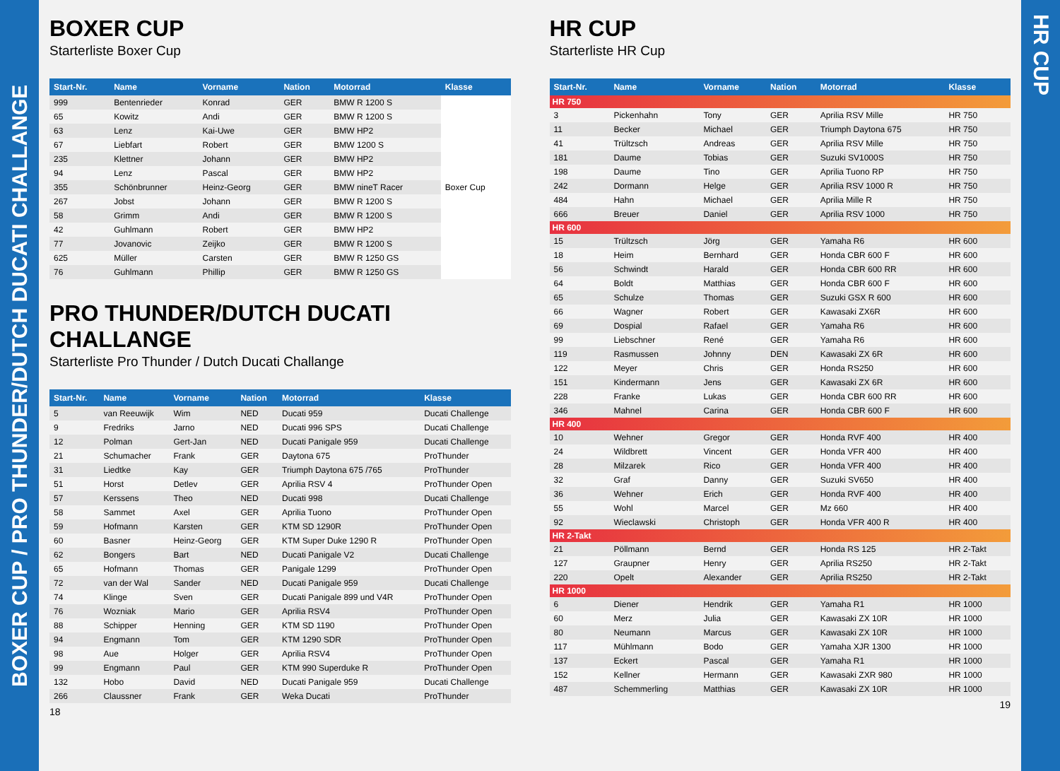BOXER CUP / PRO THUNDER/DUTCH DUCATI CHALLANGE
BOXER CUP
Starterliste Boxer Cup
| Start-Nr. | Name | Vorname | Nation | Motorrad | Klasse |
| --- | --- | --- | --- | --- | --- |
| 999 | Bentenrieder | Konrad | GER | BMW R 1200 S | Boxer Cup |
| 65 | Kowitz | Andi | GER | BMW R 1200 S | |
| 63 | Lenz | Kai-Uwe | GER | BMW HP2 | |
| 67 | Liebfart | Robert | GER | BMW 1200 S | |
| 235 | Klettner | Johann | GER | BMW HP2 | |
| 94 | Lenz | Pascal | GER | BMW HP2 | |
| 355 | Schönbrunner | Heinz-Georg | GER | BMW nineT Racer | |
| 267 | Jobst | Johann | GER | BMW R 1200 S | |
| 58 | Grimm | Andi | GER | BMW R 1200 S | |
| 42 | Guhlmann | Robert | GER | BMW HP2 | |
| 77 | Jovanovic | Zeijko | GER | BMW R 1200 S | |
| 625 | Müller | Carsten | GER | BMW R 1250 GS | |
| 76 | Guhlmann | Phillip | GER | BMW R 1250 GS | |
PRO THUNDER/DUTCH DUCATI CHALLANGE
Starterliste Pro Thunder / Dutch Ducati Challange
| Start-Nr. | Name | Vorname | Nation | Motorrad | Klasse |
| --- | --- | --- | --- | --- | --- |
| 5 | van Reeuwijk | Wim | NED | Ducati 959 | Ducati Challenge |
| 9 | Fredriks | Jarno | NED | Ducati 996 SPS | Ducati Challenge |
| 12 | Polman | Gert-Jan | NED | Ducati Panigale 959 | Ducati Challenge |
| 21 | Schumacher | Frank | GER | Daytona 675 | ProThunder |
| 31 | Liedtke | Kay | GER | Triumph Daytona 675 /765 | ProThunder |
| 51 | Horst | Detlev | GER | Aprilia RSV 4 | ProThunder Open |
| 57 | Kerssens | Theo | NED | Ducati 998 | Ducati Challenge |
| 58 | Sammet | Axel | GER | Aprilia Tuono | ProThunder Open |
| 59 | Hofmann | Karsten | GER | KTM SD 1290R | ProThunder Open |
| 60 | Basner | Heinz-Georg | GER | KTM Super Duke 1290 R | ProThunder Open |
| 62 | Bongers | Bart | NED | Ducati Panigale V2 | Ducati Challenge |
| 65 | Hofmann | Thomas | GER | Panigale 1299 | ProThunder Open |
| 72 | van der Wal | Sander | NED | Ducati Panigale 959 | Ducati Challenge |
| 74 | Klinge | Sven | GER | Ducati Panigale 899 und V4R | ProThunder Open |
| 76 | Wozniak | Mario | GER | Aprilia RSV4 | ProThunder Open |
| 88 | Schipper | Henning | GER | KTM SD 1190 | ProThunder Open |
| 94 | Engmann | Tom | GER | KTM 1290 SDR | ProThunder Open |
| 98 | Aue | Holger | GER | Aprilia RSV4 | ProThunder Open |
| 99 | Engmann | Paul | GER | KTM 990 Superduke R | ProThunder Open |
| 132 | Hobo | David | NED | Ducati Panigale 959 | Ducati Challenge |
| 266 | Claussner | Frank | GER | Weka Ducati | ProThunder |
18
HR CUP
Starterliste HR Cup
| Start-Nr. | Name | Vorname | Nation | Motorrad | Klasse |
| --- | --- | --- | --- | --- | --- |
| HR 750 | | | | | |
| 3 | Pickenhahn | Tony | GER | Aprilia RSV Mille | HR 750 |
| 11 | Becker | Michael | GER | Triumph Daytona 675 | HR 750 |
| 41 | Trültzsch | Andreas | GER | Aprilia RSV Mille | HR 750 |
| 181 | Daume | Tobias | GER | Suzuki SV1000S | HR 750 |
| 198 | Daume | Tino | GER | Aprilia Tuono RP | HR 750 |
| 242 | Dormann | Helge | GER | Aprilia RSV 1000 R | HR 750 |
| 484 | Hahn | Michael | GER | Aprilia Mille R | HR 750 |
| 666 | Breuer | Daniel | GER | Aprilia RSV 1000 | HR 750 |
| HR 600 | | | | | |
| 15 | Trültzsch | Jörg | GER | Yamaha R6 | HR 600 |
| 18 | Heim | Bernhard | GER | Honda CBR 600 F | HR 600 |
| 56 | Schwindt | Harald | GER | Honda CBR 600 RR | HR 600 |
| 64 | Boldt | Matthias | GER | Honda CBR 600 F | HR 600 |
| 65 | Schulze | Thomas | GER | Suzuki GSX R 600 | HR 600 |
| 66 | Wagner | Robert | GER | Kawasaki ZX6R | HR 600 |
| 69 | Dospial | Rafael | GER | Yamaha R6 | HR 600 |
| 99 | Liebschner | René | GER | Yamaha R6 | HR 600 |
| 119 | Rasmussen | Johnny | DEN | Kawasaki ZX 6R | HR 600 |
| 122 | Meyer | Chris | GER | Honda RS250 | HR 600 |
| 151 | Kindermann | Jens | GER | Kawasaki ZX 6R | HR 600 |
| 228 | Franke | Lukas | GER | Honda CBR 600 RR | HR 600 |
| 346 | Mahnel | Carina | GER | Honda CBR 600 F | HR 600 |
| HR 400 | | | | | |
| 10 | Wehner | Gregor | GER | Honda RVF 400 | HR 400 |
| 24 | Wildbrett | Vincent | GER | Honda VFR 400 | HR 400 |
| 28 | Milzarek | Rico | GER | Honda VFR 400 | HR 400 |
| 32 | Graf | Danny | GER | Suzuki SV650 | HR 400 |
| 36 | Wehner | Erich | GER | Honda RVF 400 | HR 400 |
| 55 | Wohl | Marcel | GER | Mz 660 | HR 400 |
| 92 | Wieclawski | Christoph | GER | Honda VFR 400 R | HR 400 |
| HR 2-Takt | | | | | |
| 21 | Pöllmann | Bernd | GER | Honda RS 125 | HR 2-Takt |
| 127 | Graupner | Henry | GER | Aprilia RS250 | HR 2-Takt |
| 220 | Opelt | Alexander | GER | Aprilia RS250 | HR 2-Takt |
| HR 1000 | | | | | |
| 6 | Diener | Hendrik | GER | Yamaha R1 | HR 1000 |
| 60 | Merz | Julia | GER | Kawasaki ZX 10R | HR 1000 |
| 80 | Neumann | Marcus | GER | Kawasaki ZX 10R | HR 1000 |
| 117 | Mühlmann | Bodo | GER | Yamaha XJR 1300 | HR 1000 |
| 137 | Eckert | Pascal | GER | Yamaha R1 | HR 1000 |
| 152 | Kellner | Hermann | GER | Kawasaki ZXR 980 | HR 1000 |
| 487 | Schemmerling | Matthias | GER | Kawasaki ZX 10R | HR 1000 |
19
HR CUP